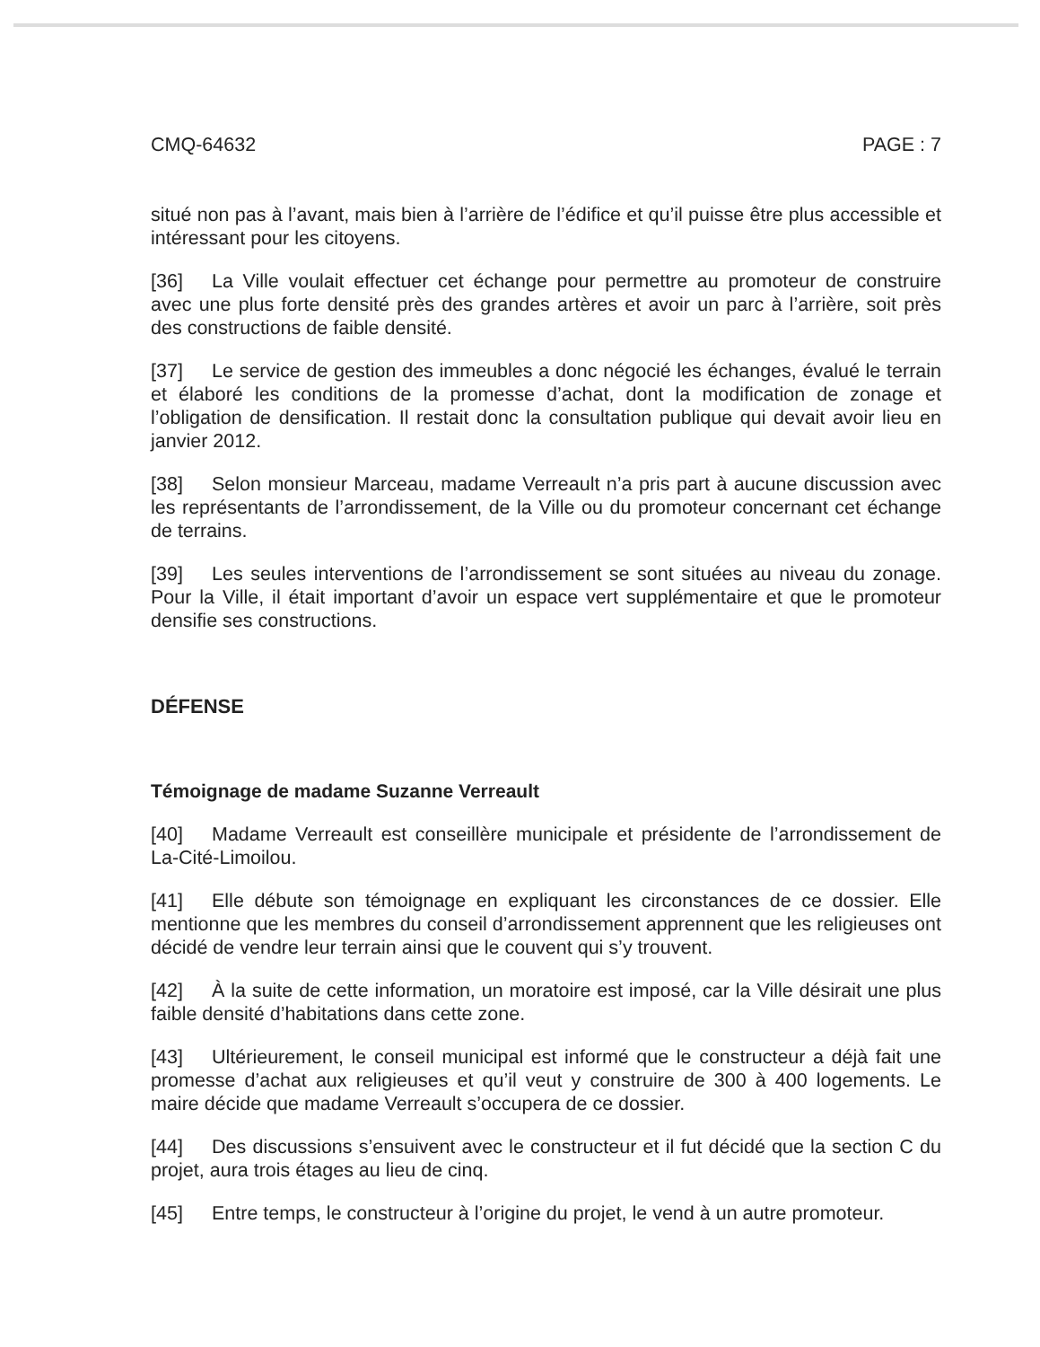CMQ-64632 PAGE : 7
situé non pas à l’avant, mais bien à l’arrière de l’édifice et qu’il puisse être plus accessible et intéressant pour les citoyens.
[36] La Ville voulait effectuer cet échange pour permettre au promoteur de construire avec une plus forte densité près des grandes artères et avoir un parc à l’arrière, soit près des constructions de faible densité.
[37] Le service de gestion des immeubles a donc négocié les échanges, évalué le terrain et élaboré les conditions de la promesse d’achat, dont la modification de zonage et l’obligation de densification. Il restait donc la consultation publique qui devait avoir lieu en janvier 2012.
[38] Selon monsieur Marceau, madame Verreault n’a pris part à aucune discussion avec les représentants de l’arrondissement, de la Ville ou du promoteur concernant cet échange de terrains.
[39] Les seules interventions de l’arrondissement se sont situées au niveau du zonage. Pour la Ville, il était important d’avoir un espace vert supplémentaire et que le promoteur densifie ses constructions.
DÉFENSE
Témoignage de madame Suzanne Verreault
[40] Madame Verreault est conseillère municipale et présidente de l’arrondissement de La-Cité-Limoilou.
[41] Elle débute son témoignage en expliquant les circonstances de ce dossier. Elle mentionne que les membres du conseil d’arrondissement apprennent que les religieuses ont décidé de vendre leur terrain ainsi que le couvent qui s’y trouvent.
[42] À la suite de cette information, un moratoire est imposé, car la Ville désirait une plus faible densité d’habitations dans cette zone.
[43] Ultérieurement, le conseil municipal est informé que le constructeur a déjà fait une promesse d’achat aux religieuses et qu’il veut y construire de 300 à 400 logements. Le maire décide que madame Verreault s’occupera de ce dossier.
[44] Des discussions s’ensuivent avec le constructeur et il fut décidé que la section C du projet, aura trois étages au lieu de cinq.
[45] Entre temps, le constructeur à l’origine du projet, le vend à un autre promoteur.